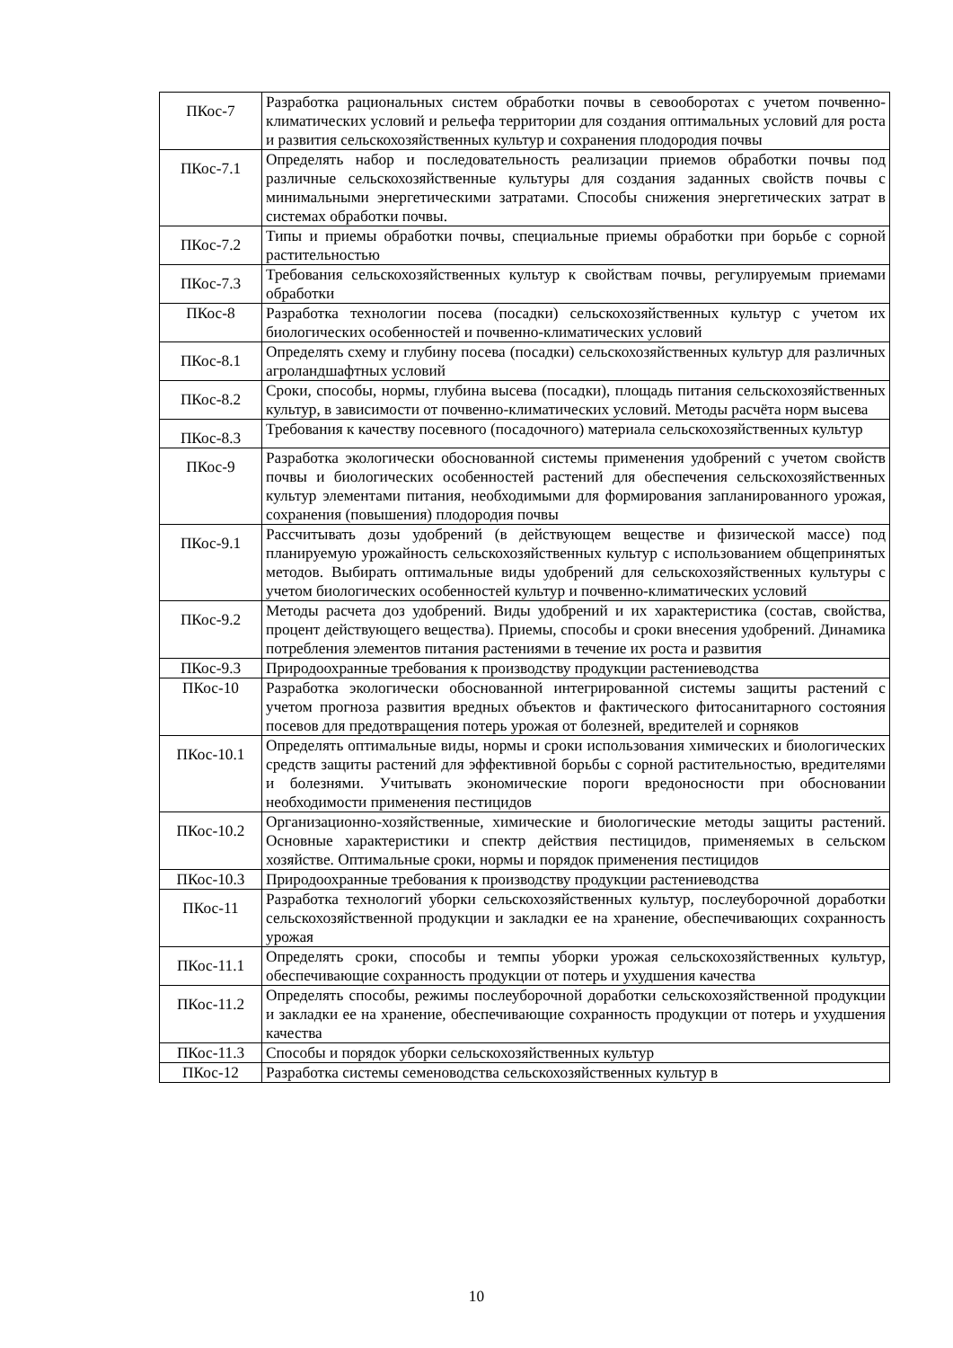| ПКос-7 | Разработка рациональных систем обработки почвы в севооборотах с учетом почвенно-климатических условий и рельефа территории для создания оптимальных условий для роста и развития сельскохозяйственных культур и сохранения плодородия почвы |
| ПКос-7.1 | Определять набор и последовательность реализации приемов обработки почвы под различные сельскохозяйственные культуры для создания заданных свойств почвы с минимальными энергетическими затратами. Способы снижения энергетических затрат в системах обработки почвы. |
| ПКос-7.2 | Типы и приемы обработки почвы, специальные приемы обработки при борьбе с сорной растительностью |
| ПКос-7.3 | Требования сельскохозяйственных культур к свойствам почвы, регулируемым приемами обработки |
| ПКос-8 | Разработка технологии посева (посадки) сельскохозяйственных культур с учетом их биологических особенностей и почвенно-климатических условий |
| ПКос-8.1 | Определять схему и глубину посева (посадки) сельскохозяйственных культур для различных агроландшафтных условий |
| ПКос-8.2 | Сроки, способы, нормы, глубина высева (посадки), площадь питания сельскохозяйственных культур, в зависимости от почвенно-климатических условий. Методы расчёта норм высева |
| ПКос-8.3 | Требования к качеству посевного (посадочного) материала сельскохозяйственных культур |
| ПКос-9 | Разработка экологически обоснованной системы применения удобрений с учетом свойств почвы и биологических особенностей растений для обеспечения сельскохозяйственных культур элементами питания, необходимыми для формирования запланированного урожая, сохранения (повышения) плодородия почвы |
| ПКос-9.1 | Рассчитывать дозы удобрений (в действующем веществе и физической массе) под планируемую урожайность сельскохозяйственных культур с использованием общепринятых методов. Выбирать оптимальные виды удобрений для сельскохозяйственных культуры с учетом биологических особенностей культур и почвенно-климатических условий |
| ПКос-9.2 | Методы расчета доз удобрений. Виды удобрений и их характеристика (состав, свойства, процент действующего вещества). Приемы, способы и сроки внесения удобрений. Динамика потребления элементов питания растениями в течение их роста и развития |
| ПКос-9.3 | Природоохранные требования к производству продукции растениеводства |
| ПКос-10 | Разработка экологически обоснованной интегрированной системы защиты растений с учетом прогноза развития вредных объектов и фактического фитосанитарного состояния посевов для предотвращения потерь урожая от болезней, вредителей и сорняков |
| ПКос-10.1 | Определять оптимальные виды, нормы и сроки использования химических и биологических средств защиты растений для эффективной борьбы с сорной растительностью, вредителями и болезнями. Учитывать экономические пороги вредоносности при обосновании необходимости применения пестицидов |
| ПКос-10.2 | Организационно-хозяйственные, химические и биологические методы защиты растений. Основные характеристики и спектр действия пестицидов, применяемых в сельском хозяйстве. Оптимальные сроки, нормы и порядок применения пестицидов |
| ПКос-10.3 | Природоохранные требования к производству продукции растениеводства |
| ПКос-11 | Разработка технологий уборки сельскохозяйственных культур, послеуборочной доработки сельскохозяйственной продукции и закладки ее на хранение, обеспечивающих сохранность урожая |
| ПКос-11.1 | Определять сроки, способы и темпы уборки урожая сельскохозяйственных культур, обеспечивающие сохранность продукции от потерь и ухудшения качества |
| ПКос-11.2 | Определять способы, режимы послеуборочной доработки сельскохозяйственной продукции и закладки ее на хранение, обеспечивающие сохранность продукции от потерь и ухудшения качества |
| ПКос-11.3 | Способы и порядок уборки сельскохозяйственных культур |
| ПКос-12 | Разработка системы семеноводства сельскохозяйственных культур в |
10